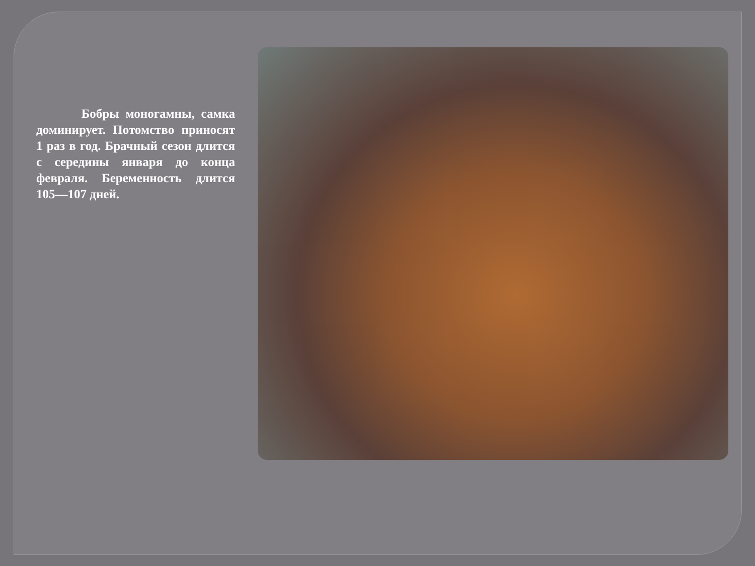Бобры моногамны, самка доминирует. Потомство приносят 1 раз в год. Брачный сезон длится с середины января до конца февраля. Беременность длится 105—107 дней.